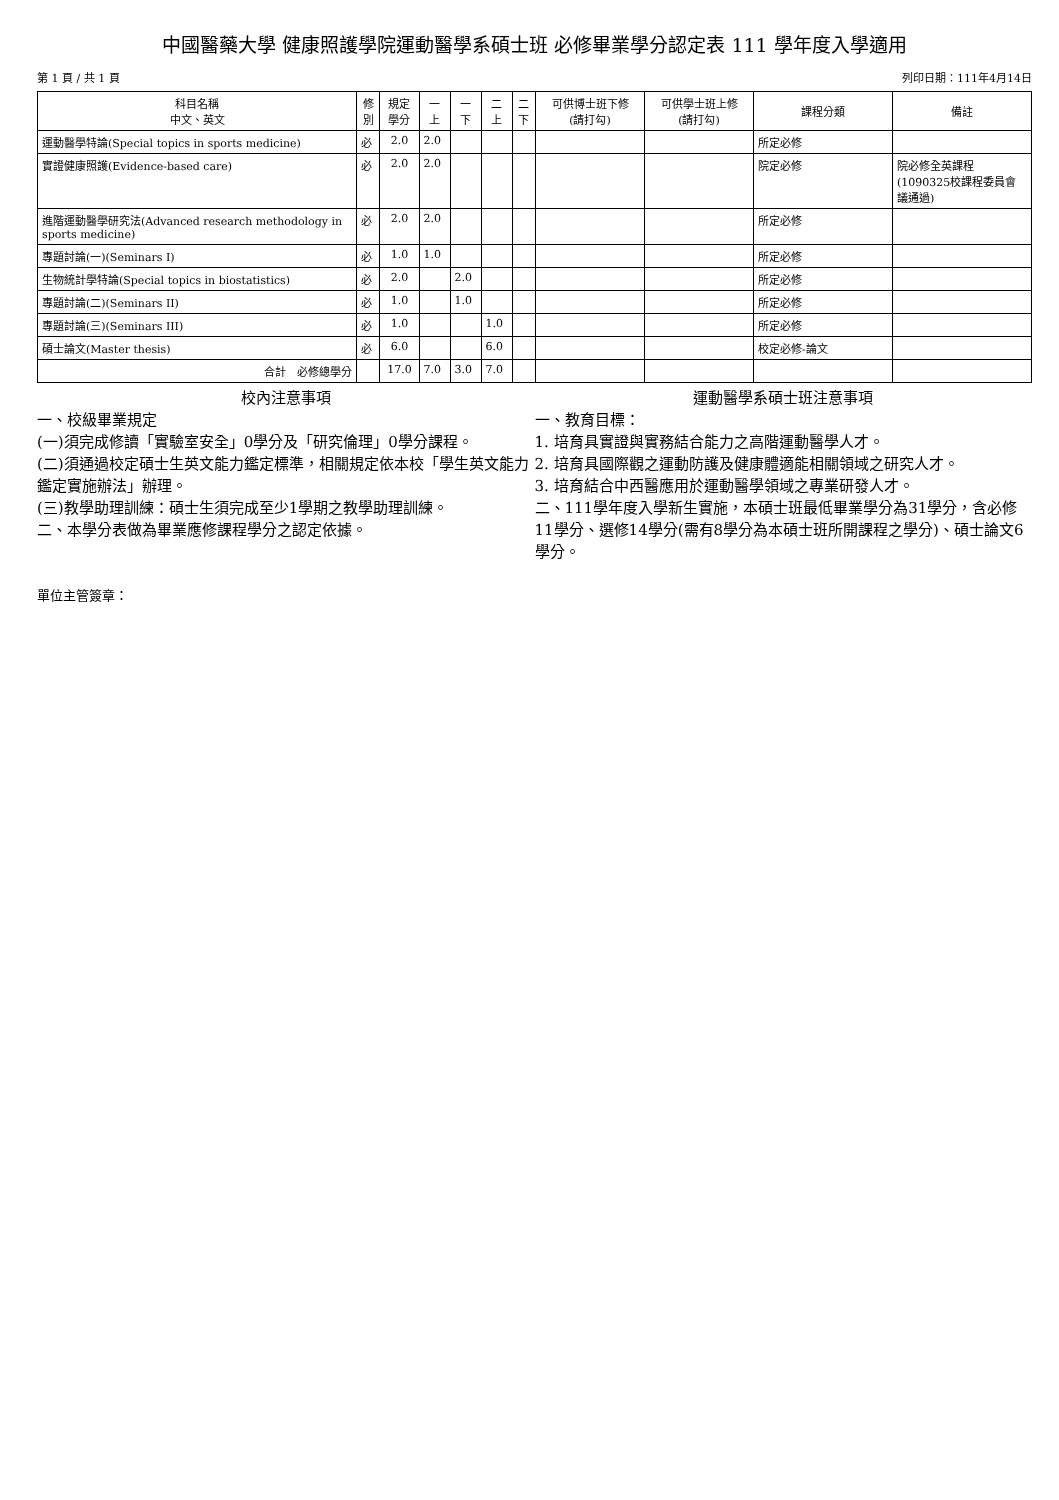中國醫藥大學 健康照護學院運動醫學系碩士班 必修畢業學分認定表 111 學年度入學適用
第 1 頁 / 共 1 頁 列印日期：111年4月14日
| 科目名稱 中文、英文 | 修 別 | 規定 學分 | 一 上 | 一 下 | 二 上 | 二 下 | 可供博士班下修 (請打勾) | 可供學士班上修 (請打勾) | 課程分類 | 備註 |
| --- | --- | --- | --- | --- | --- | --- | --- | --- | --- | --- |
| 運動醫學特論(Special topics in sports medicine) | 必 | 2.0 | 2.0 | | | | | | 所定必修 | |
| 實證健康照護(Evidence-based care) | 必 | 2.0 | 2.0 | | | | | | 院定必修 | 院必修全英課程(1090325校課程委員會議通過) |
| 進階運動醫學研究法(Advanced research methodology in sports medicine) | 必 | 2.0 | 2.0 | | | | | | 所定必修 | |
| 專題討論(一)(Seminars I) | 必 | 1.0 | 1.0 | | | | | | 所定必修 | |
| 生物統計學特論(Special topics in biostatistics) | 必 | 2.0 | | 2.0 | | | | | 所定必修 | |
| 專題討論(二)(Seminars II) | 必 | 1.0 | | 1.0 | | | | | 所定必修 | |
| 專題討論(三)(Seminars III) | 必 | 1.0 | | | 1.0 | | | | 所定必修 | |
| 碩士論文(Master thesis) | 必 | 6.0 | | | 6.0 | | | | 校定必修-論文 | |
| 合計 必修總學分 | | 17.0 | 7.0 | 3.0 | 7.0 | | | | | |
校內注意事項
一、校級畢業規定
(一)須完成修讀「實驗室安全」0學分及「研究倫理」0學分課程。
(二)須通過校定碩士生英文能力鑑定標準，相關規定依本校「學生英文能力鑑定實施辦法」辦理。
(三)教學助理訓練：碩士生須完成至少1學期之教學助理訓練。
二、本學分表做為畢業應修課程學分之認定依據。
運動醫學系碩士班注意事項
一、教育目標：
1. 培育具實證與實務結合能力之高階運動醫學人才。
2. 培育具國際觀之運動防護及健康體適能相關領域之研究人才。
3. 培育結合中西醫應用於運動醫學領域之專業研發人才。
二、111學年度入學新生實施，本碩士班最低畢業學分為31學分，含必修11學分、選修14學分(需有8學分為本碩士班所開課程之學分)、碩士論文6學分。
單位主管簽章：